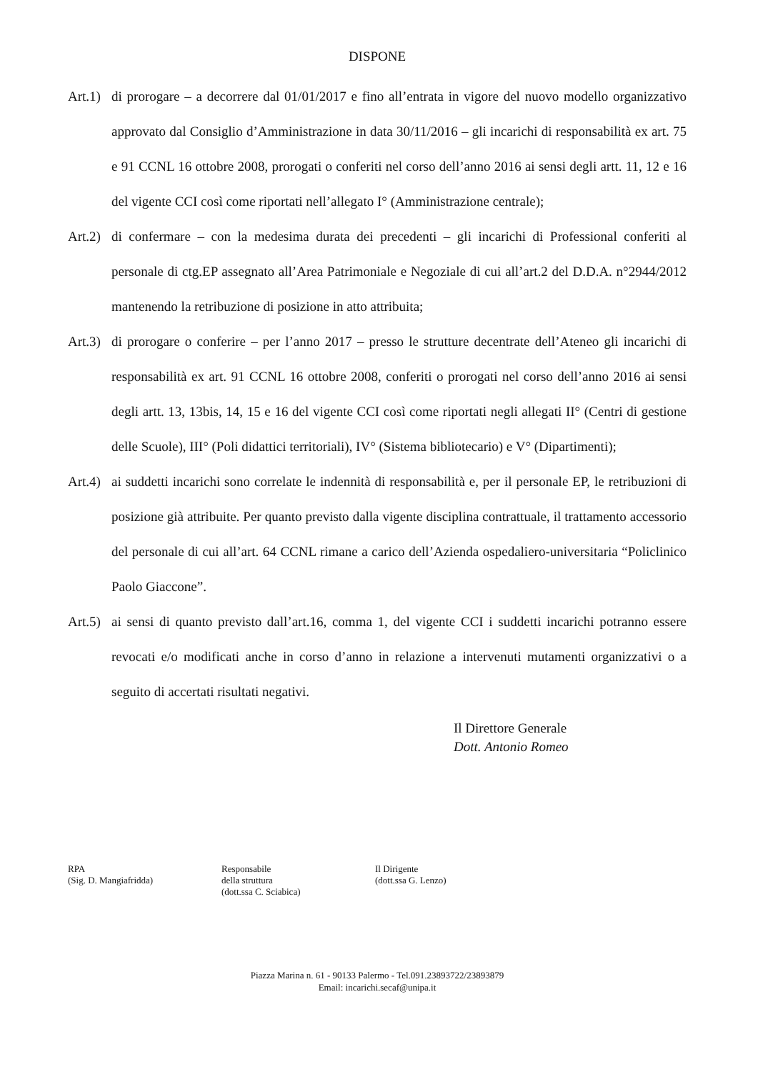DISPONE
Art.1)
di prorogare – a decorrere dal 01/01/2017 e fino all’entrata in vigore del nuovo modello organizzativo approvato dal Consiglio d’Amministrazione in data 30/11/2016 – gli incarichi di responsabilità ex art. 75 e 91 CCNL 16 ottobre 2008, prorogati o conferiti nel corso dell’anno 2016 ai sensi degli artt. 11, 12 e 16 del vigente CCI così come riportati nell’allegato I° (Amministrazione centrale);
Art.2)
di confermare – con la medesima durata dei precedenti – gli incarichi di Professional conferiti al personale di ctg.EP assegnato all’Area Patrimoniale e Negoziale di cui all’art.2 del D.D.A. n°2944/2012 mantenendo la retribuzione di posizione in atto attribuita;
Art.3)
di prorogare o conferire – per l’anno 2017 – presso le strutture decentrate dell’Ateneo gli incarichi di responsabilità ex art. 91 CCNL 16 ottobre 2008, conferiti o prorogati nel corso dell’anno 2016 ai sensi degli artt. 13, 13bis, 14, 15 e 16 del vigente CCI così come riportati negli allegati II° (Centri di gestione delle Scuole), III° (Poli didattici territoriali), IV° (Sistema bibliotecario) e V° (Dipartimenti);
Art.4)
ai suddetti incarichi sono correlate le indennità di responsabilità e, per il personale EP, le retribuzioni di posizione già attribuite. Per quanto previsto dalla vigente disciplina contrattuale, il trattamento accessorio del personale di cui all’art. 64 CCNL rimane a carico dell’Azienda ospedaliero-universitaria “Policlinico Paolo Giaccone”.
Art.5)
ai sensi di quanto previsto dall’art.16, comma 1, del vigente CCI i suddetti incarichi potranno essere revocati e/o modificati anche in corso d’anno in relazione a intervenuti mutamenti organizzativi o a seguito di accertati risultati negativi.
Il Direttore Generale
Dott. Antonio Romeo
RPA
(Sig. D. Mangiafridda)
Responsabile
della struttura
(dott.ssa C. Sciabica)
Il Dirigente
(dott.ssa G. Lenzo)
Piazza Marina n. 61 - 90133 Palermo - Tel.091.23893722/23893879
Email: incarichi.secaf@unipa.it